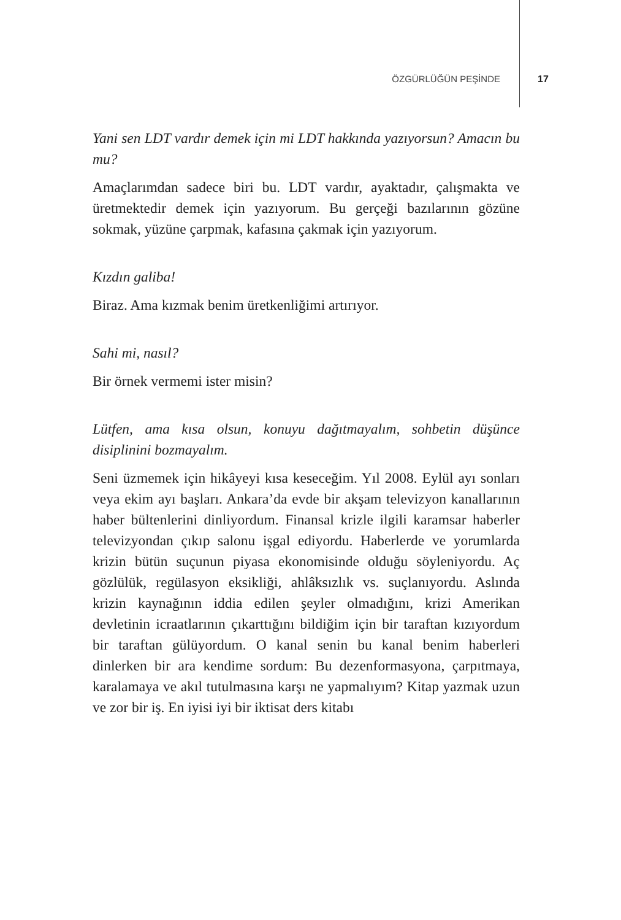ÖZGÜRLÜĞÜN PEŞİNDE 17
Yani sen LDT vardır demek için mi LDT hakkında yazıyorsun? Amacın bu mu?
Amaçlarımdan sadece biri bu. LDT vardır, ayaktadır, çalışmakta ve üretmektedir demek için yazıyorum. Bu gerçeği bazılarının gözüne sokmak, yüzüne çarpmak, kafasına çakmak için yazıyorum.
Kızdın galiba!
Biraz. Ama kızmak benim üretkenliğimi artırıyor.
Sahi mi, nasıl?
Bir örnek vermemi ister misin?
Lütfen, ama kısa olsun, konuyu dağıtmayalım, sohbetin düşünce disiplinini bozmayalım.
Seni üzmemek için hikâyeyi kısa keseceğim. Yıl 2008. Eylül ayı sonları veya ekim ayı başları. Ankara’da evde bir akşam televizyon kanallarının haber bültenlerini dinliyordum. Finansal krizle ilgili karamsar haberler televizyondan çıkıp salonu işgal ediyordu. Haberlerde ve yorumlarda krizin bütün suçunun piyasa ekonomisinde olduğu söyleniyordu. Aç gözlülük, regülasyon eksikliği, ahlâksızlık vs. suçlanıyordu. Aslında krizin kaynağının iddia edilen şeyler olmadığını, krizi Amerikan devletinin icraatlarının çıkarttığını bildiğim için bir taraftan kızıyordum bir taraftan gülüyordum. O kanal senin bu kanal benim haberleri dinlerken bir ara kendime sordum: Bu dezenformasyona, çarpıtmaya, karalamaya ve akıl tutulmasına karşı ne yapmalıyım? Kitap yazmak uzun ve zor bir iş. En iyisi iyi bir iktisat ders kitabı